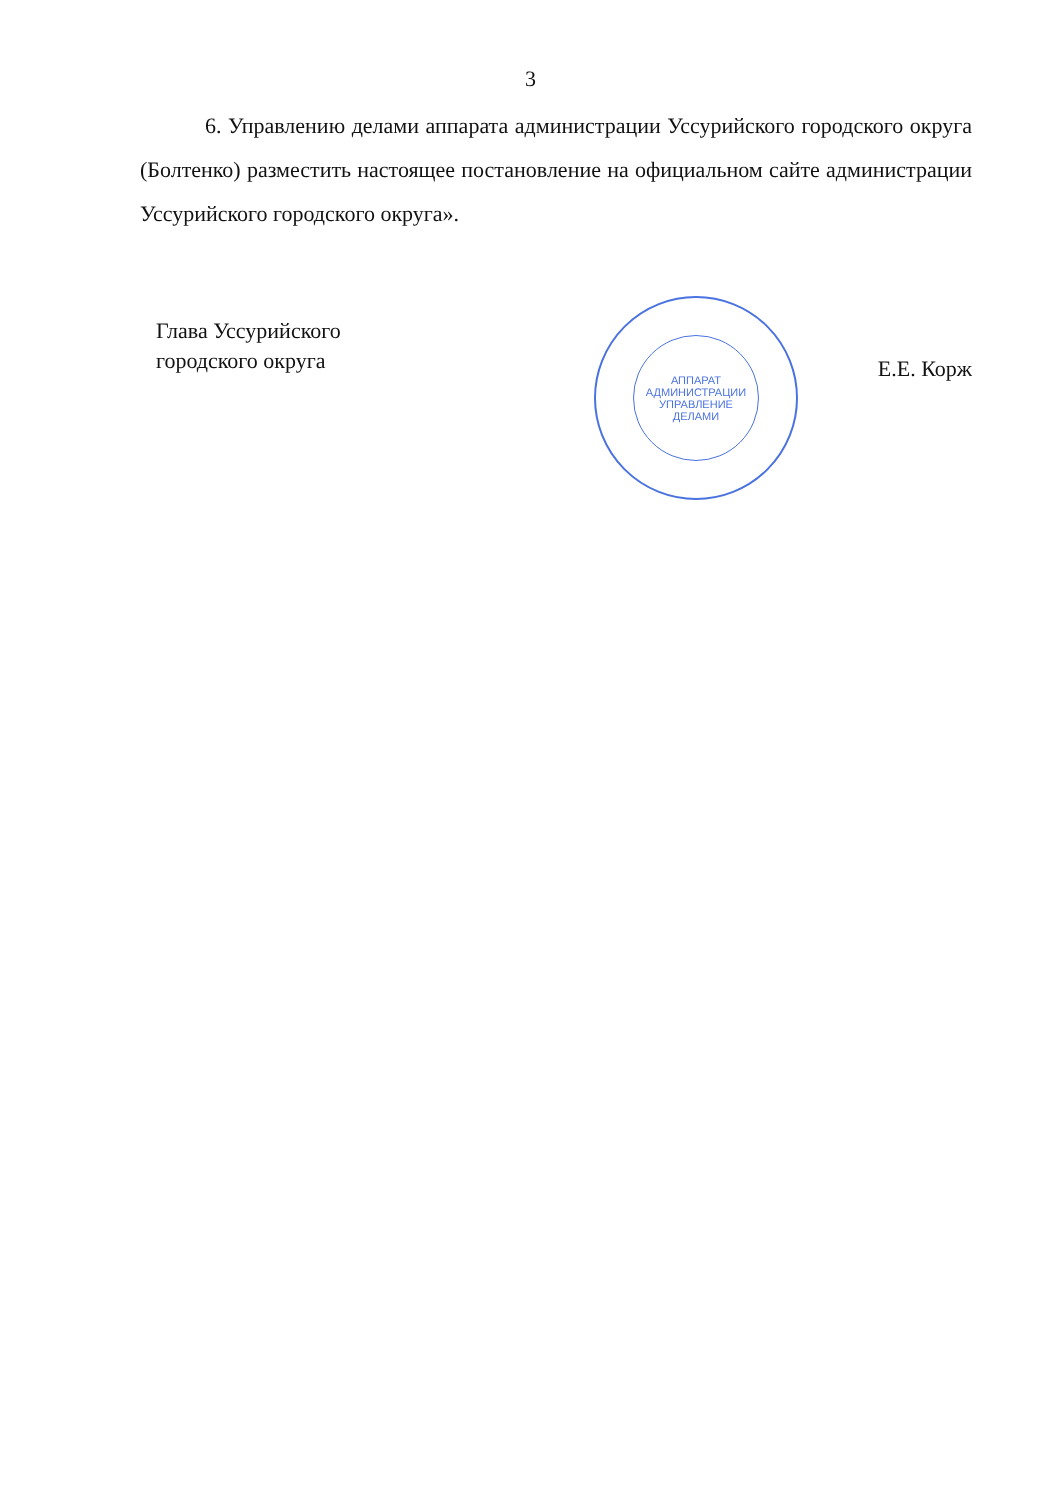3
6. Управлению делами аппарата администрации Уссурийского городского округа (Болтенко) разместить настоящее постановление на официальном сайте администрации Уссурийского городского округа».
Глава Уссурийского
городского округа
АППАРАТ
АДМИНИСТРАЦИИ
УПРАВЛЕНИЕ
ДЕЛАМИ
Е.Е. Корж